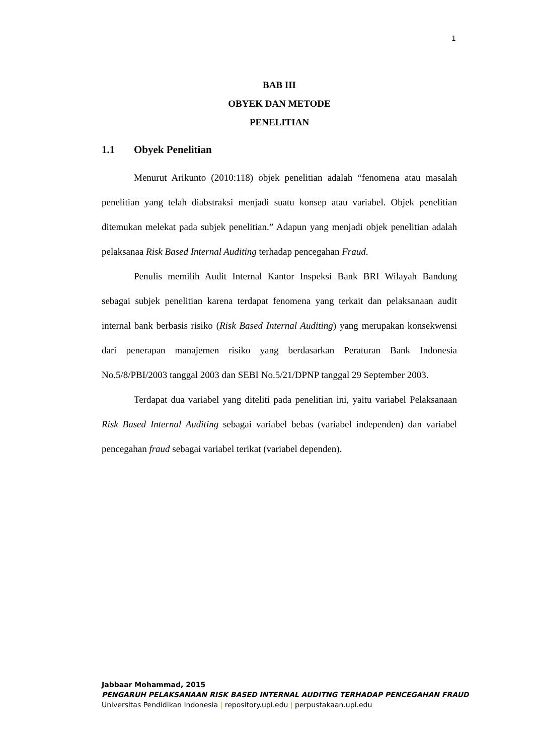1
BAB III
OBYEK DAN METODE
PENELITIAN
1.1 Obyek Penelitian
Menurut Arikunto (2010:118) objek penelitian adalah “fenomena atau masalah penelitian yang telah diabstraksi menjadi suatu konsep atau variabel. Objek penelitian ditemukan melekat pada subjek penelitian.” Adapun yang menjadi objek penelitian adalah pelaksanaa Risk Based Internal Auditing terhadap pencegahan Fraud.
Penulis memilih Audit Internal Kantor Inspeksi Bank BRI Wilayah Bandung sebagai subjek penelitian karena terdapat fenomena yang terkait dan pelaksanaan audit internal bank berbasis risiko (Risk Based Internal Auditing) yang merupakan konsekwensi dari penerapan manajemen risiko yang berdasarkan Peraturan Bank Indonesia No.5/8/PBI/2003 tanggal 2003 dan SEBI No.5/21/DPNP tanggal 29 September 2003.
Terdapat dua variabel yang diteliti pada penelitian ini, yaitu variabel Pelaksanaan Risk Based Internal Auditing sebagai variabel bebas (variabel independen) dan variabel pencegahan fraud sebagai variabel terikat (variabel dependen).
Jabbaar Mohammad, 2015
PENGARUH PELAKSANAAN RISK BASED INTERNAL AUDITNG TERHADAP PENCEGAHAN FRAUD
Universitas Pendidikan Indonesia | repository.upi.edu | perpustakaan.upi.edu